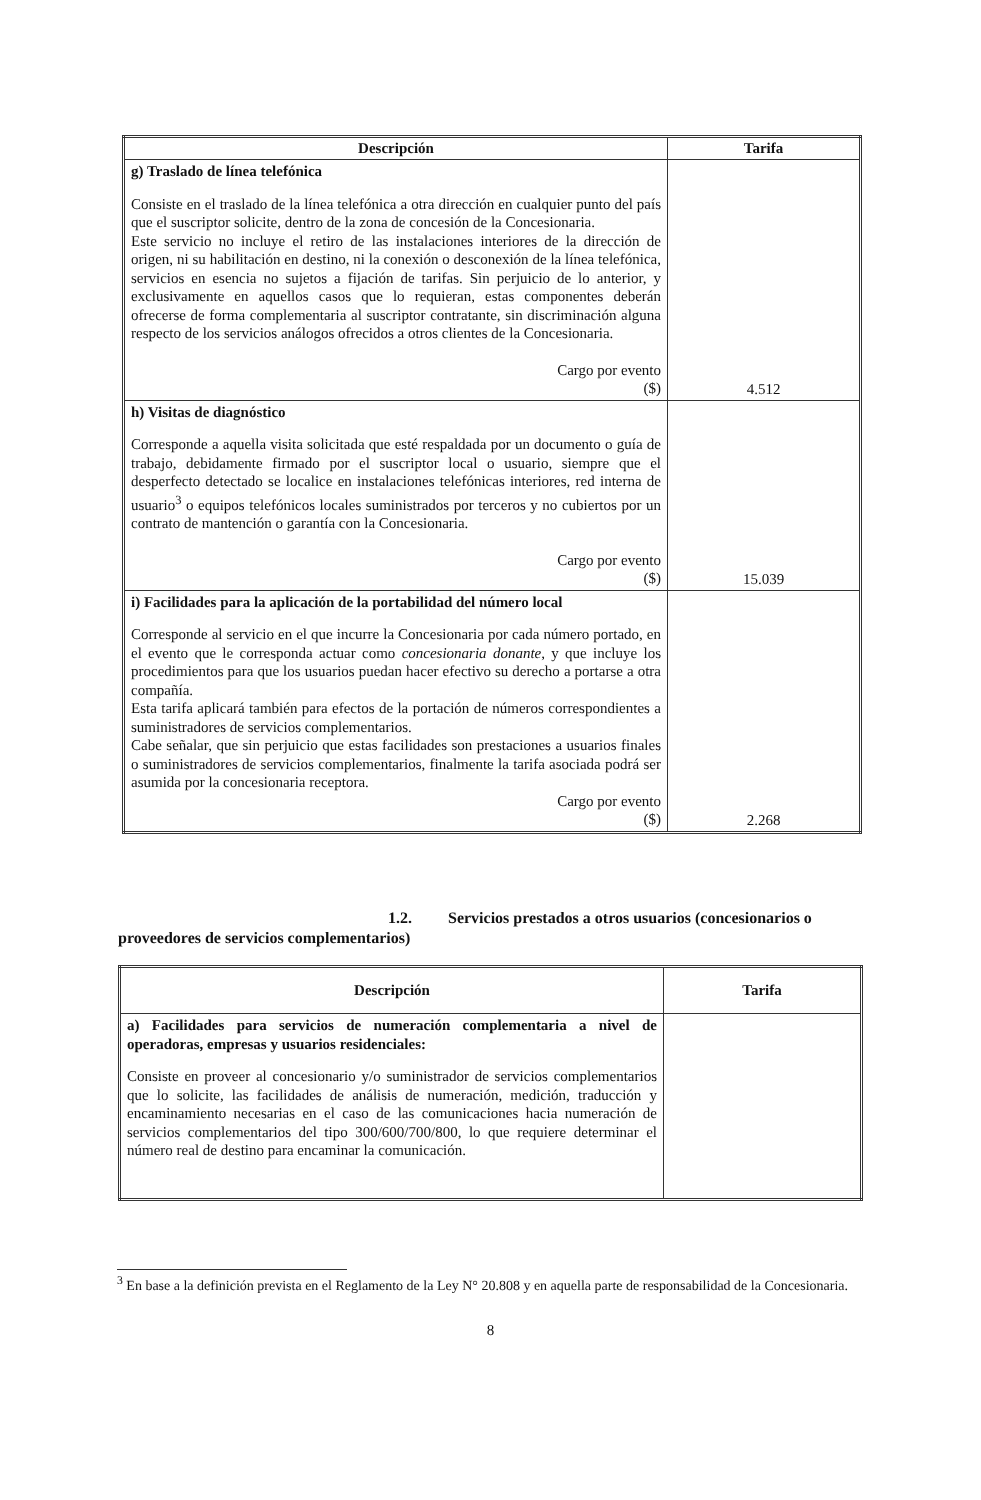| Descripción | Tarifa |
| --- | --- |
| g) Traslado de línea telefónica Consiste en el traslado de la línea telefónica a otra dirección en cualquier punto del país que el suscriptor solicite, dentro de la zona de concesión de la Concesionaria. Este servicio no incluye el retiro de las instalaciones interiores de la dirección de origen, ni su habilitación en destino, ni la conexión o desconexión de la línea telefónica, servicios en esencia no sujetos a fijación de tarifas. Sin perjuicio de lo anterior, y exclusivamente en aquellos casos que lo requieran, estas componentes deberán ofrecerse de forma complementaria al suscriptor contratante, sin discriminación alguna respecto de los servicios análogos ofrecidos a otros clientes de la Concesionaria. Cargo por evento ($) | 4.512 |
| h) Visitas de diagnóstico Corresponde a aquella visita solicitada que esté respaldada por un documento o guía de trabajo, debidamente firmado por el suscriptor local o usuario, siempre que el desperfecto detectado se localice en instalaciones telefónicas interiores, red interna de usuario<sup>3</sup> o equipos telefónicos locales suministrados por terceros y no cubiertos por un contrato de mantención o garantía con la Concesionaria. Cargo por evento ($) | 15.039 |
| i) Facilidades para la aplicación de la portabilidad del número local Corresponde al servicio en el que incurre la Concesionaria por cada número portado, en el evento que le corresponda actuar como concesionaria donante , y que incluye los procedimientos para que los usuarios puedan hacer efectivo su derecho a portarse a otra compañía. Esta tarifa aplicará también para efectos de la portación de números correspondientes a suministradores de servicios complementarios. Cabe señalar, que sin perjuicio que estas facilidades son prestaciones a usuarios finales o suministradores de servicios complementarios, finalmente la tarifa asociada podrá ser asumida por la concesionaria receptora. Cargo por evento ($) | 2.268 |
1.2. Servicios prestados a otros usuarios (concesionarios o proveedores de servicios complementarios)
| Descripción | Tarifa |
| --- | --- |
| a) Facilidades para servicios de numeración complementaria a nivel de operadoras, empresas y usuarios residenciales: Consiste en proveer al concesionario y/o suministrador de servicios complementarios que lo solicite, las facilidades de análisis de numeración, medición, traducción y encaminamiento necesarias en el caso de las comunicaciones hacia numeración de servicios complementarios del tipo 300/600/700/800, lo que requiere determinar el número real de destino para encaminar la comunicación. | |
<sup>3</sup> En base a la definición prevista en el Reglamento de la Ley N° 20.808 y en aquella parte de responsabilidad de la Concesionaria.
8